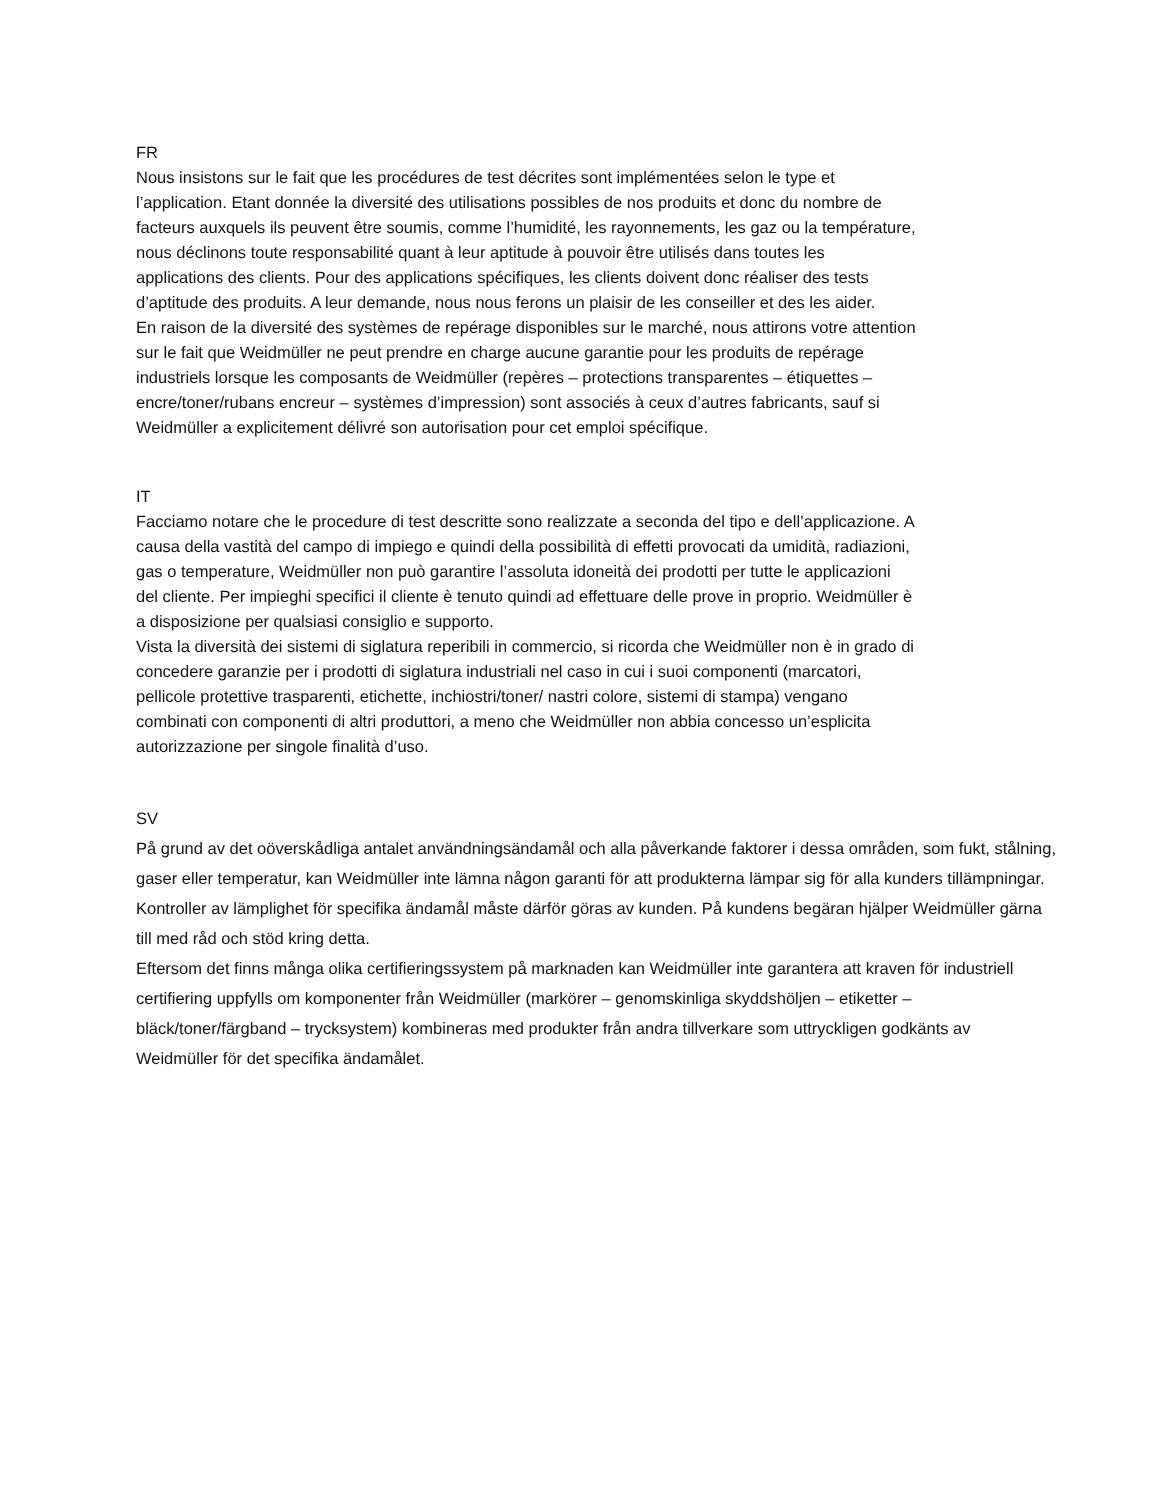FR
Nous insistons sur le fait que les procédures de test décrites sont implémentées selon le type et l’application. Etant donnée la diversité des utilisations possibles de nos produits et donc du nombre de facteurs auxquels ils peuvent être soumis, comme l’humidité, les rayonnements, les gaz ou la température, nous déclinons toute responsabilité quant à leur aptitude à pouvoir être utilisés dans toutes les applications des clients. Pour des applications spécifiques, les clients doivent donc réaliser des tests d’aptitude des produits. A leur demande, nous nous ferons un plaisir de les conseiller et des les aider.
En raison de la diversité des systèmes de repérage disponibles sur le marché, nous attirons votre attention sur le fait que Weidmüller ne peut prendre en charge aucune garantie pour les produits de repérage industriels lorsque les composants de Weidmüller (repères – protections transparentes – étiquettes – encre/toner/rubans encreur – systèmes d’impression) sont associés à ceux d’autres fabricants, sauf si Weidmüller a explicitement délivré son autorisation pour cet emploi spécifique.
IT
Facciamo notare che le procedure di test descritte sono realizzate a seconda del tipo e dell’applicazione. A causa della vastità del campo di impiego e quindi della possibilità di effetti provocati da umidità, radiazioni, gas o temperature, Weidmüller non può garantire l’assoluta idoneità dei prodotti per tutte le applicazioni del cliente. Per impieghi specifici il cliente è tenuto quindi ad effettuare delle prove in proprio. Weidmüller è a disposizione per qualsiasi consiglio e supporto.
Vista la diversità dei sistemi di siglatura reperibili in commercio, si ricorda che Weidmüller non è in grado di concedere garanzie per i prodotti di siglatura industriali nel caso in cui i suoi componenti (marcatori, pellicole protettive trasparenti, etichette, inchiostri/toner/ nastri colore, sistemi di stampa) vengano combinati con componenti di altri produttori, a meno che Weidmüller non abbia concesso un’esplicita autorizzazione per singole finalità d’uso.
SV
På grund av det oöverskådliga antalet användningsändamål och alla påverkande faktorer i dessa områden, som fukt, stålning, gaser eller temperatur, kan Weidmüller inte lämna någon garanti för att produkterna lämpar sig för alla kunders tillämpningar. Kontroller av lämplighet för specifika ändamål måste därför göras av kunden. På kundens begäran hjälper Weidmüller gärna till med råd och stöd kring detta.
Eftersom det finns många olika certifieringssystem på marknaden kan Weidmüller inte garantera att kraven för industriell certifiering uppfylls om komponenter från Weidmüller (markörer – genomskinliga skyddshöljen – etiketter – bläck/toner/färgband – trycksystem) kombineras med produkter från andra tillverkare som uttryckligen godkänts av Weidmüller för det specifika ändamålet.